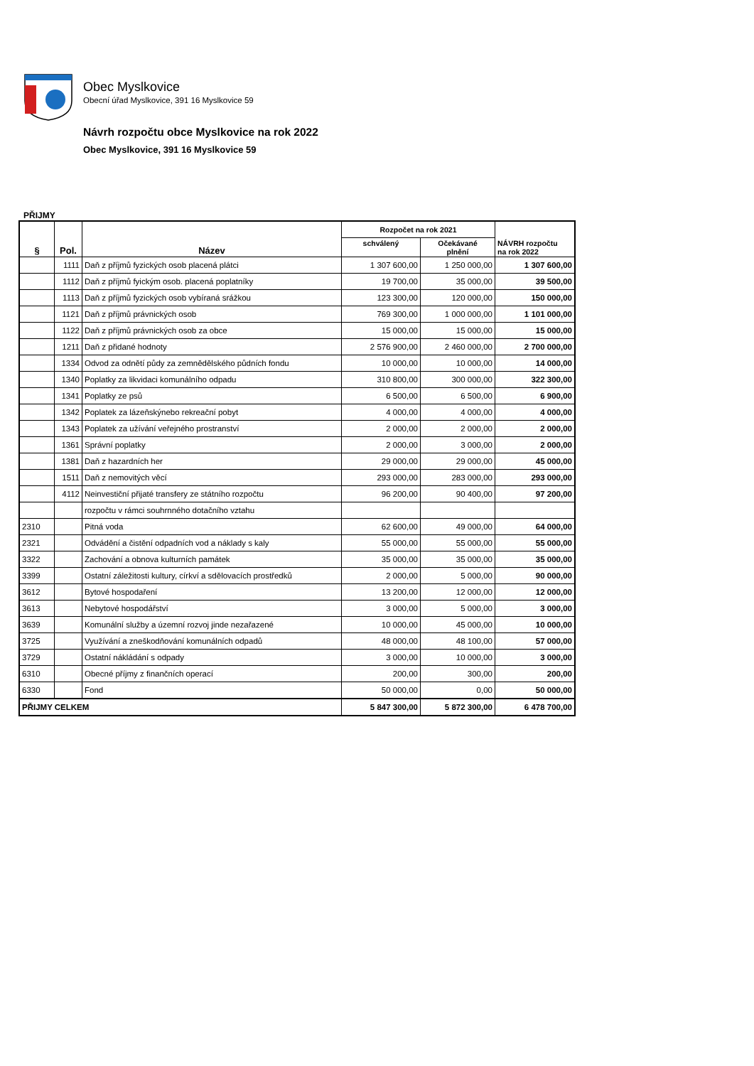Obec Myslkovice
Obecní úřad Myslkovice, 391 16 Myslkovice 59
Návrh rozpočtu obce Myslkovice na rok 2022
Obec Myslkovice, 391 16 Myslkovice 59
PŘIJMY
| § | Pol. | Název | Rozpočet na rok 2021 | | NÁVRH rozpočtu na rok 2022 |
| --- | --- | --- | --- | --- | --- |
| | | | schválený | Očekávané plnění | |
| | 1111 | Daň z příjmů fyzických osob placená plátci | 1 307 600,00 | 1 250 000,00 | 1 307 600,00 |
| | 1112 | Daň z příjmů fyickým osob. placená poplatníky | 19 700,00 | 35 000,00 | 39 500,00 |
| | 1113 | Daň z příjmů fyzických osob vybíraná srážkou | 123 300,00 | 120 000,00 | 150 000,00 |
| | 1121 | Daň z příjmů právnických osob | 769 300,00 | 1 000 000,00 | 1 101 000,00 |
| | 1122 | Daň z příjmů právnických osob za obce | 15 000,00 | 15 000,00 | 15 000,00 |
| | 1211 | Daň z přidané hodnoty | 2 576 900,00 | 2 460 000,00 | 2 700 000,00 |
| | 1334 | Odvod za odnětí půdy za zemnědělského půdních fondu | 10 000,00 | 10 000,00 | 14 000,00 |
| | 1340 | Poplatky za likvidaci komunálního odpadu | 310 800,00 | 300 000,00 | 322 300,00 |
| | 1341 | Poplatky ze psů | 6 500,00 | 6 500,00 | 6 900,00 |
| | 1342 | Poplatek za lázeňskýnebo rekreační pobyt | 4 000,00 | 4 000,00 | 4 000,00 |
| | 1343 | Poplatek za užívání veřejného prostranství | 2 000,00 | 2 000,00 | 2 000,00 |
| | 1361 | Správní poplatky | 2 000,00 | 3 000,00 | 2 000,00 |
| | 1381 | Daň z hazardních her | 29 000,00 | 29 000,00 | 45 000,00 |
| | 1511 | Daň z nemovitých věcí | 293 000,00 | 283 000,00 | 293 000,00 |
| | 4112 | Neinvestiční přijaté transfery ze státního rozpočtu | 96 200,00 | 90 400,00 | 97 200,00 |
| | | rozpočtu v rámci souhrnného dotačního vztahu | | | |
| 2310 | | Pitná voda | 62 600,00 | 49 000,00 | 64 000,00 |
| 2321 | | Odvádění a čistění odpadních vod a náklady s kaly | 55 000,00 | 55 000,00 | 55 000,00 |
| 3322 | | Zachování a obnova kulturních památek | 35 000,00 | 35 000,00 | 35 000,00 |
| 3399 | | Ostatní záležitosti kultury, církví a sdělovacích prostředků | 2 000,00 | 5 000,00 | 90 000,00 |
| 3612 | | Bytové hospodaření | 13 200,00 | 12 000,00 | 12 000,00 |
| 3613 | | Nebytové hospodářství | 3 000,00 | 5 000,00 | 3 000,00 |
| 3639 | | Komunální služby a územní rozvoj jinde nezařazené | 10 000,00 | 45 000,00 | 10 000,00 |
| 3725 | | Využívání a zneškodňování komunálních odpadů | 48 000,00 | 48 100,00 | 57 000,00 |
| 3729 | | Ostatní nákládání s odpady | 3 000,00 | 10 000,00 | 3 000,00 |
| 6310 | | Obecné příjmy z finančních operací | 200,00 | 300,00 | 200,00 |
| 6330 | | Fond | 50 000,00 | 0,00 | 50 000,00 |
| PŘIJMY CELKEM | | | 5 847 300,00 | 5 872 300,00 | 6 478 700,00 |